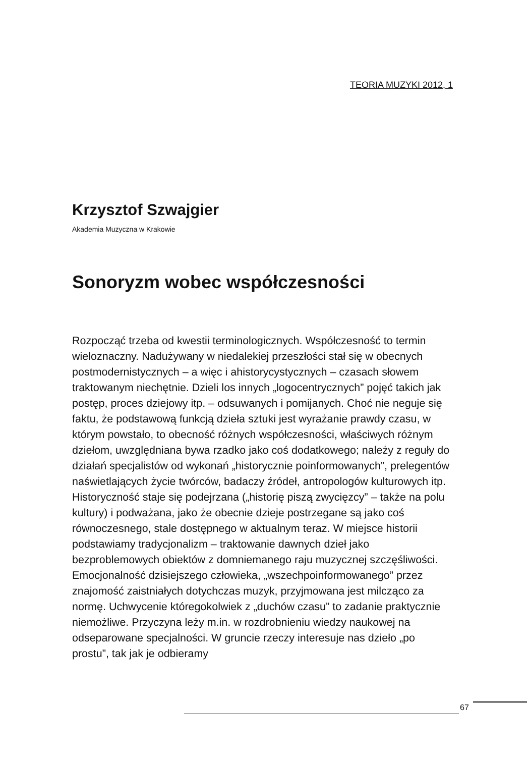TEORIA MUZYKI 2012, 1
Krzysztof Szwajgier
Akademia Muzyczna w Krakowie
Sonoryzm wobec współczesności
Rozpocząć trzeba od kwestii terminologicznych. Współczesność to termin wieloznaczny. Nadużywany w niedalekiej przeszłości stał się w obecnych postmodernistycznych – a więc i ahistorycystycznych – czasach słowem traktowanym niechętnie. Dzieli los innych „logocentrycznych” pojęć takich jak postęp, proces dziejowy itp. – odsuwanych i pomijanych. Choć nie neguje się faktu, że podstawową funkcją dzieła sztuki jest wyrażanie prawdy czasu, w którym powstało, to obecność różnych współczesności, właściwych różnym dziełom, uwzględniana bywa rzadko jako coś dodatkowego; należy z reguły do działań specjalistów od wykonań „historycznie poinformowanych”, prelegentów naświetlających życie twórców, badaczy źródeł, antropologów kulturowych itp. Historyczność staje się podejrzana („historię piszą zwycięzcy” – także na polu kultury) i podważana, jako że obecnie dzieje postrzegane są jako coś równoczesnego, stale dostępnego w aktualnym teraz. W miejsce historii podstawiamy tradycjonalizm – traktowanie dawnych dzieł jako bezproblemowych obiektów z domniemanego raju muzycznej szczęśliwości. Emocjonalność dzisiejszego człowieka, „wszechpoinformowanego” przez znajomość zaistniałych dotychczas muzyk, przyjmowana jest milcząco za normę. Uchwycenie któregokolwiek z „duchów czasu” to zadanie praktycznie niemożliwe. Przyczyna leży m.in. w rozdrobnieniu wiedzy naukowej na odseparowane specjalności. W gruncie rzeczy interesuje nas dzieło „po prostu”, tak jak je odbieramy
67